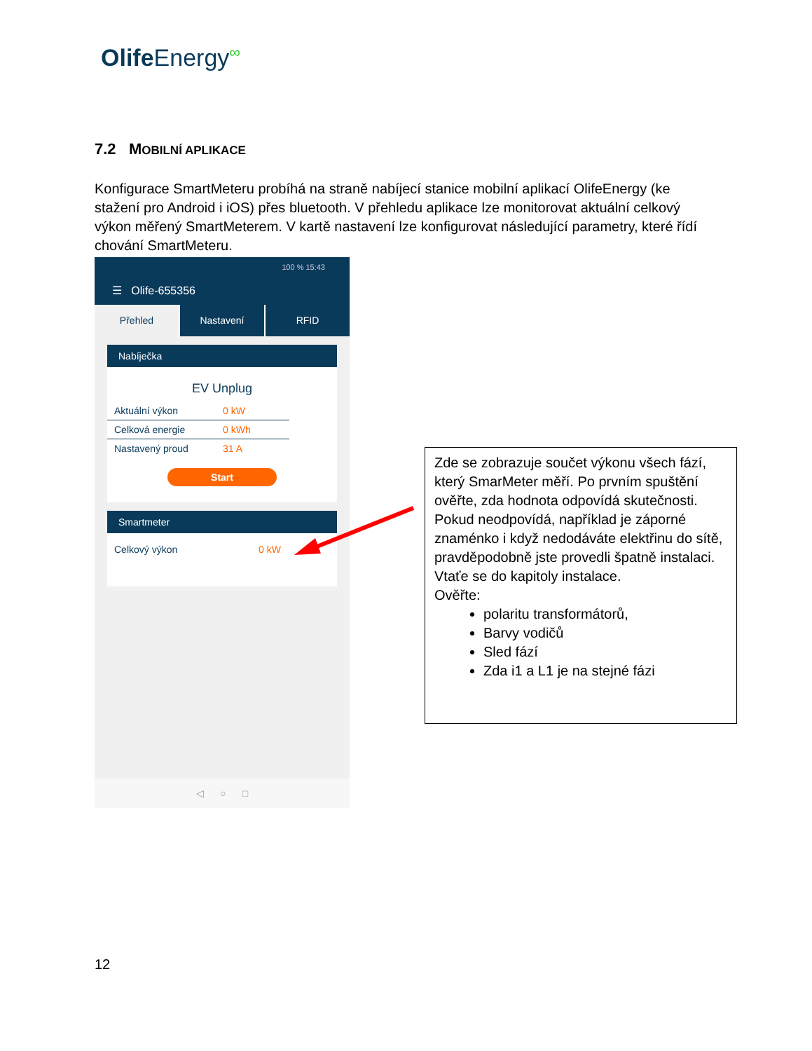Olife Energy<sup>∞</sup>
7.2 MOBILNÍ APLIKACE
Konfigurace SmartMeteru probíhá na straně nabíjecí stanice mobilní aplikací OlifeEnergy (ke stažení pro Android i iOS) přes bluetooth. V přehledu aplikace lze monitorovat aktuální celkový výkon měřený SmartMeterem. V kartě nastavení lze konfigurovat následující parametry, které řídí chování SmartMeteru.
100 % 15:43
☰ Olife-655356
Přehled Nastavení RFID
Nabíječka
EV Unplug
Aktuální výkon 0 kW
Celková energie 0 kWh
Nastavený proud 31 A
Start
Smartmeter
Celkový výkon 0 kW
◁ ○ □
Zde se zobrazuje součet výkonu všech fází, který SmarMeter měří. Po prvním spuštění ověřte, zda hodnota odpovídá skutečnosti. Pokud neodpovídá, například je záporné znaménko i když nedodáváte elektřinu do sítě, pravděpodobně jste provedli špatně instalaci. Vtaťe se do kapitoly instalace.
Ověřte:
polaritu transformátorů,
Barvy vodičů
Sled fází
Zda i1 a L1 je na stejné fázi
12